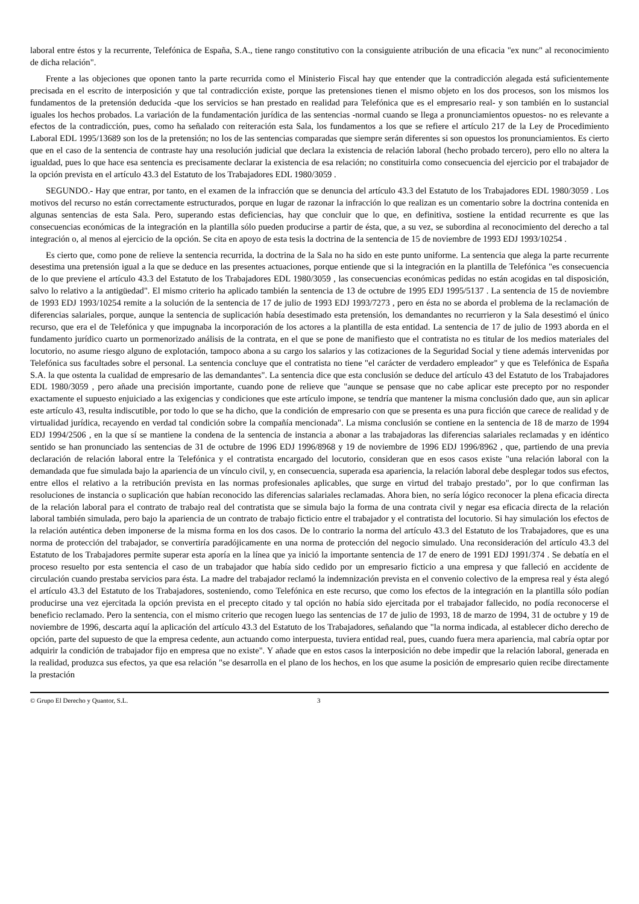laboral entre éstos y la recurrente, Telefónica de España, S.A., tiene rango constitutivo con la consiguiente atribución de una eficacia "ex nunc" al reconocimiento de dicha relación".
Frente a las objeciones que oponen tanto la parte recurrida como el Ministerio Fiscal hay que entender que la contradicción alegada está suficientemente precisada en el escrito de interposición y que tal contradicción existe, porque las pretensiones tienen el mismo objeto en los dos procesos, son los mismos los fundamentos de la pretensión deducida -que los servicios se han prestado en realidad para Telefónica que es el empresario real- y son también en lo sustancial iguales los hechos probados. La variación de la fundamentación jurídica de las sentencias -normal cuando se llega a pronunciamientos opuestos- no es relevante a efectos de la contradicción, pues, como ha señalado con reiteración esta Sala, los fundamentos a los que se refiere el artículo 217 de la Ley de Procedimiento Laboral EDL 1995/13689 son los de la pretensión; no los de las sentencias comparadas que siempre serán diferentes si son opuestos los pronunciamientos. Es cierto que en el caso de la sentencia de contraste hay una resolución judicial que declara la existencia de relación laboral (hecho probado tercero), pero ello no altera la igualdad, pues lo que hace esa sentencia es precisamente declarar la existencia de esa relación; no constituirla como consecuencia del ejercicio por el trabajador de la opción prevista en el artículo 43.3 del Estatuto de los Trabajadores EDL 1980/3059 .
SEGUNDO.- Hay que entrar, por tanto, en el examen de la infracción que se denuncia del artículo 43.3 del Estatuto de los Trabajadores EDL 1980/3059 . Los motivos del recurso no están correctamente estructurados, porque en lugar de razonar la infracción lo que realizan es un comentario sobre la doctrina contenida en algunas sentencias de esta Sala. Pero, superando estas deficiencias, hay que concluir que lo que, en definitiva, sostiene la entidad recurrente es que las consecuencias económicas de la integración en la plantilla sólo pueden producirse a partir de ésta, que, a su vez, se subordina al reconocimiento del derecho a tal integración o, al menos al ejercicio de la opción. Se cita en apoyo de esta tesis la doctrina de la sentencia de 15 de noviembre de 1993 EDJ 1993/10254 .
Es cierto que, como pone de relieve la sentencia recurrida, la doctrina de la Sala no ha sido en este punto uniforme. La sentencia que alega la parte recurrente desestima una pretensión igual a la que se deduce en las presentes actuaciones, porque entiende que si la integración en la plantilla de Telefónica "es consecuencia de lo que previene el artículo 43.3 del Estatuto de los Trabajadores EDL 1980/3059 , las consecuencias económicas pedidas no están acogidas en tal disposición, salvo lo relativo a la antigüedad". El mismo criterio ha aplicado también la sentencia de 13 de octubre de 1995 EDJ 1995/5137 . La sentencia de 15 de noviembre de 1993 EDJ 1993/10254 remite a la solución de la sentencia de 17 de julio de 1993 EDJ 1993/7273 , pero en ésta no se aborda el problema de la reclamación de diferencias salariales, porque, aunque la sentencia de suplicación había desestimado esta pretensión, los demandantes no recurrieron y la Sala desestimó el único recurso, que era el de Telefónica y que impugnaba la incorporación de los actores a la plantilla de esta entidad. La sentencia de 17 de julio de 1993 aborda en el fundamento jurídico cuarto un pormenorizado análisis de la contrata, en el que se pone de manifiesto que el contratista no es titular de los medios materiales del locutorio, no asume riesgo alguno de explotación, tampoco abona a su cargo los salarios y las cotizaciones de la Seguridad Social y tiene además intervenidas por Telefónica sus facultades sobre el personal. La sentencia concluye que el contratista no tiene "el carácter de verdadero empleador" y que es Telefónica de España S.A. la que ostenta la cualidad de empresario de las demandantes". La sentencia dice que esta conclusión se deduce del artículo 43 del Estatuto de los Trabajadores EDL 1980/3059 , pero añade una precisión importante, cuando pone de relieve que "aunque se pensase que no cabe aplicar este precepto por no responder exactamente el supuesto enjuiciado a las exigencias y condiciones que este artículo impone, se tendría que mantener la misma conclusión dado que, aun sin aplicar este artículo 43, resulta indiscutible, por todo lo que se ha dicho, que la condición de empresario con que se presenta es una pura ficción que carece de realidad y de virtualidad jurídica, recayendo en verdad tal condición sobre la compañía mencionada". La misma conclusión se contiene en la sentencia de 18 de marzo de 1994 EDJ 1994/2506 , en la que sí se mantiene la condena de la sentencia de instancia a abonar a las trabajadoras las diferencias salariales reclamadas y en idéntico sentido se han pronunciado las sentencias de 31 de octubre de 1996 EDJ 1996/8968 y 19 de noviembre de 1996 EDJ 1996/8962 , que, partiendo de una previa declaración de relación laboral entre la Telefónica y el contratista encargado del locutorio, consideran que en esos casos existe "una relación laboral con la demandada que fue simulada bajo la apariencia de un vínculo civil, y, en consecuencia, superada esa apariencia, la relación laboral debe desplegar todos sus efectos, entre ellos el relativo a la retribución prevista en las normas profesionales aplicables, que surge en virtud del trabajo prestado", por lo que confirman las resoluciones de instancia o suplicación que habían reconocido las diferencias salariales reclamadas. Ahora bien, no sería lógico reconocer la plena eficacia directa de la relación laboral para el contrato de trabajo real del contratista que se simula bajo la forma de una contrata civil y negar esa eficacia directa de la relación laboral también simulada, pero bajo la apariencia de un contrato de trabajo ficticio entre el trabajador y el contratista del locutorio. Si hay simulación los efectos de la relación auténtica deben imponerse de la misma forma en los dos casos. De lo contrario la norma del artículo 43.3 del Estatuto de los Trabajadores, que es una norma de protección del trabajador, se convertiría paradójicamente en una norma de protección del negocio simulado. Una reconsideración del artículo 43.3 del Estatuto de los Trabajadores permite superar esta aporía en la línea que ya inició la importante sentencia de 17 de enero de 1991 EDJ 1991/374 . Se debatía en el proceso resuelto por esta sentencia el caso de un trabajador que había sido cedido por un empresario ficticio a una empresa y que falleció en accidente de circulación cuando prestaba servicios para ésta. La madre del trabajador reclamó la indemnización prevista en el convenio colectivo de la empresa real y ésta alegó el artículo 43.3 del Estatuto de los Trabajadores, sosteniendo, como Telefónica en este recurso, que como los efectos de la integración en la plantilla sólo podían producirse una vez ejercitada la opción prevista en el precepto citado y tal opción no había sido ejercitada por el trabajador fallecido, no podía reconocerse el beneficio reclamado. Pero la sentencia, con el mismo criterio que recogen luego las sentencias de 17 de julio de 1993, 18 de marzo de 1994, 31 de octubre y 19 de noviembre de 1996, descarta aquí la aplicación del artículo 43.3 del Estatuto de los Trabajadores, señalando que "la norma indicada, al establecer dicho derecho de opción, parte del supuesto de que la empresa cedente, aun actuando como interpuesta, tuviera entidad real, pues, cuando fuera mera apariencia, mal cabría optar por adquirir la condición de trabajador fijo en empresa que no existe". Y añade que en estos casos la interposición no debe impedir que la relación laboral, generada en la realidad, produzca sus efectos, ya que esa relación "se desarrolla en el plano de los hechos, en los que asume la posición de empresario quien recibe directamente la prestación
© Grupo El Derecho y Quantor, S.L. 3